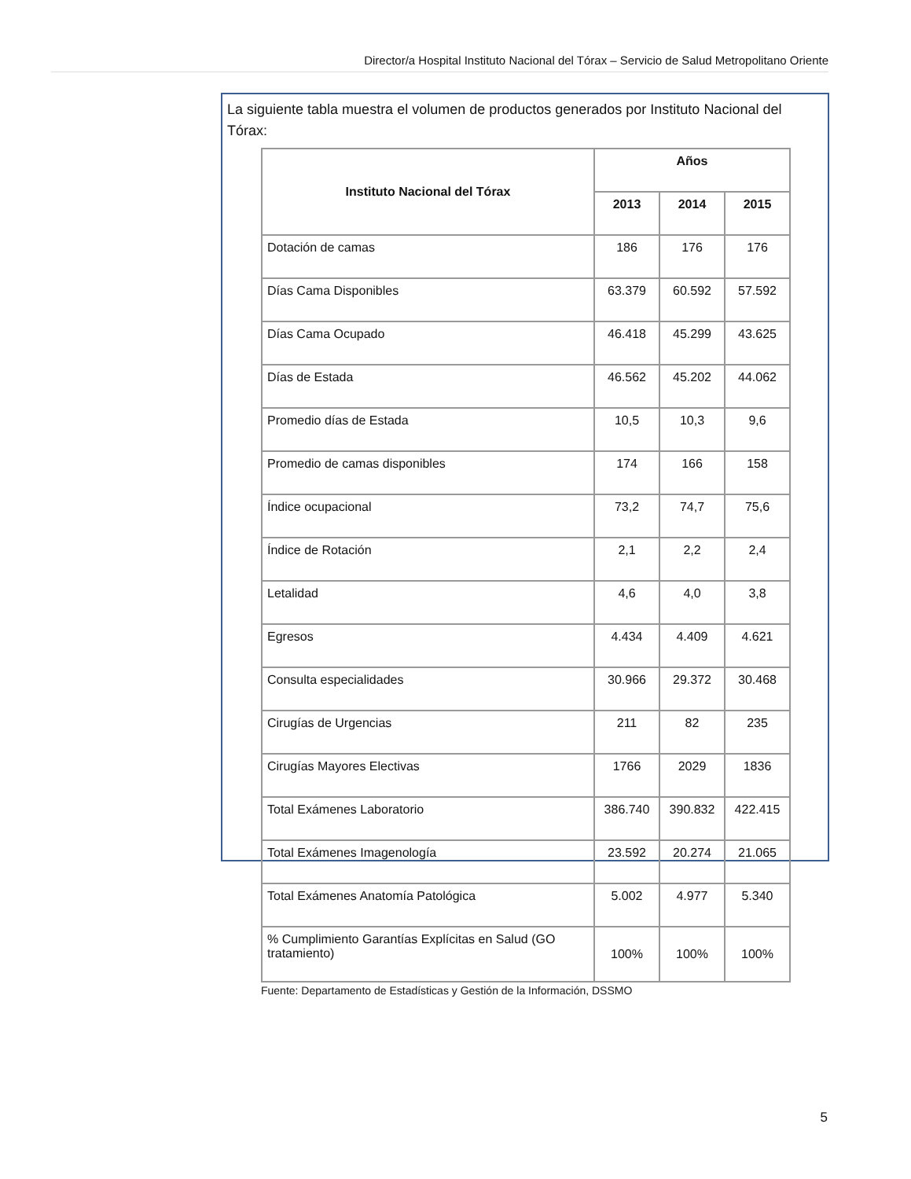Director/a Hospital Instituto Nacional del Tórax – Servicio de Salud Metropolitano Oriente
La siguiente tabla muestra el volumen de productos generados por Instituto Nacional del Tórax:
| Instituto Nacional del Tórax | Años | | |
| --- | --- | --- | --- |
| | 2013 | 2014 | 2015 |
| Dotación de camas | 186 | 176 | 176 |
| Días Cama Disponibles | 63.379 | 60.592 | 57.592 |
| Días Cama Ocupado | 46.418 | 45.299 | 43.625 |
| Días de Estada | 46.562 | 45.202 | 44.062 |
| Promedio días de Estada | 10,5 | 10,3 | 9,6 |
| Promedio de camas disponibles | 174 | 166 | 158 |
| Índice ocupacional | 73,2 | 74,7 | 75,6 |
| Índice de Rotación | 2,1 | 2,2 | 2,4 |
| Letalidad | 4,6 | 4,0 | 3,8 |
| Egresos | 4.434 | 4.409 | 4.621 |
| Consulta especialidades | 30.966 | 29.372 | 30.468 |
| Cirugías de Urgencias | 211 | 82 | 235 |
| Cirugías Mayores Electivas | 1766 | 2029 | 1836 |
| Total Exámenes Laboratorio | 386.740 | 390.832 | 422.415 |
| Total Exámenes Imagenología | 23.592 | 20.274 | 21.065 |
| Total Exámenes Anatomía Patológica | 5.002 | 4.977 | 5.340 |
| % Cumplimiento Garantías Explícitas en Salud (GO tratamiento) | 100% | 100% | 100% |
Fuente: Departamento de Estadísticas y Gestión de la Información, DSSMO
5